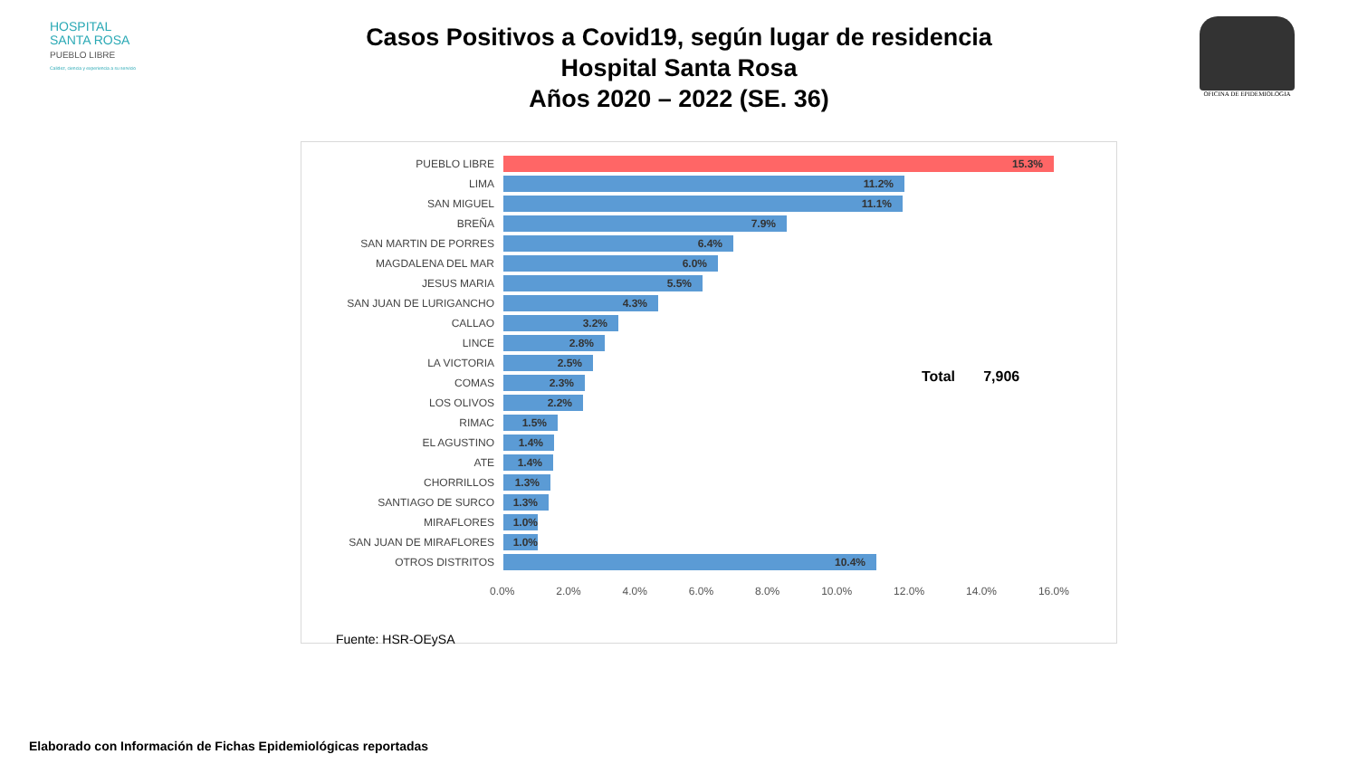HOSPITAL
SANTA ROSA
PUEBLO LIBRE
Calidez, ciencia y experiencia a su servicio
OFICINA DE EPIDEMIOLOGIA
Casos Positivos a Covid19, según lugar de residencia
Hospital Santa Rosa
Años 2020 – 2022 (SE. 36)
PUEBLO LIBRE
15.3%
LIMA
11.2%
SAN MIGUEL
11.1%
BREÑA
7.9%
SAN MARTIN DE PORRES
6.4%
MAGDALENA DEL MAR
6.0%
JESUS MARIA
5.5%
SAN JUAN DE LURIGANCHO
4.3%
CALLAO
3.2%
LINCE
2.8%
LA VICTORIA
2.5%
COMAS
2.3%
LOS OLIVOS
2.2%
RIMAC
1.5%
EL AGUSTINO
1.4%
ATE
1.4%
CHORRILLOS
1.3%
SANTIAGO DE SURCO
1.3%
MIRAFLORES
1.0%
SAN JUAN DE MIRAFLORES
1.0%
OTROS DISTRITOS
10.4%
0.0% 2.0% 4.0% 6.0% 8.0% 10.0% 12.0% 14.0% 16.0%
Total 7,906
Fuente: HSR-OEySA
Elaborado con Información de Fichas Epidemiológicas reportadas